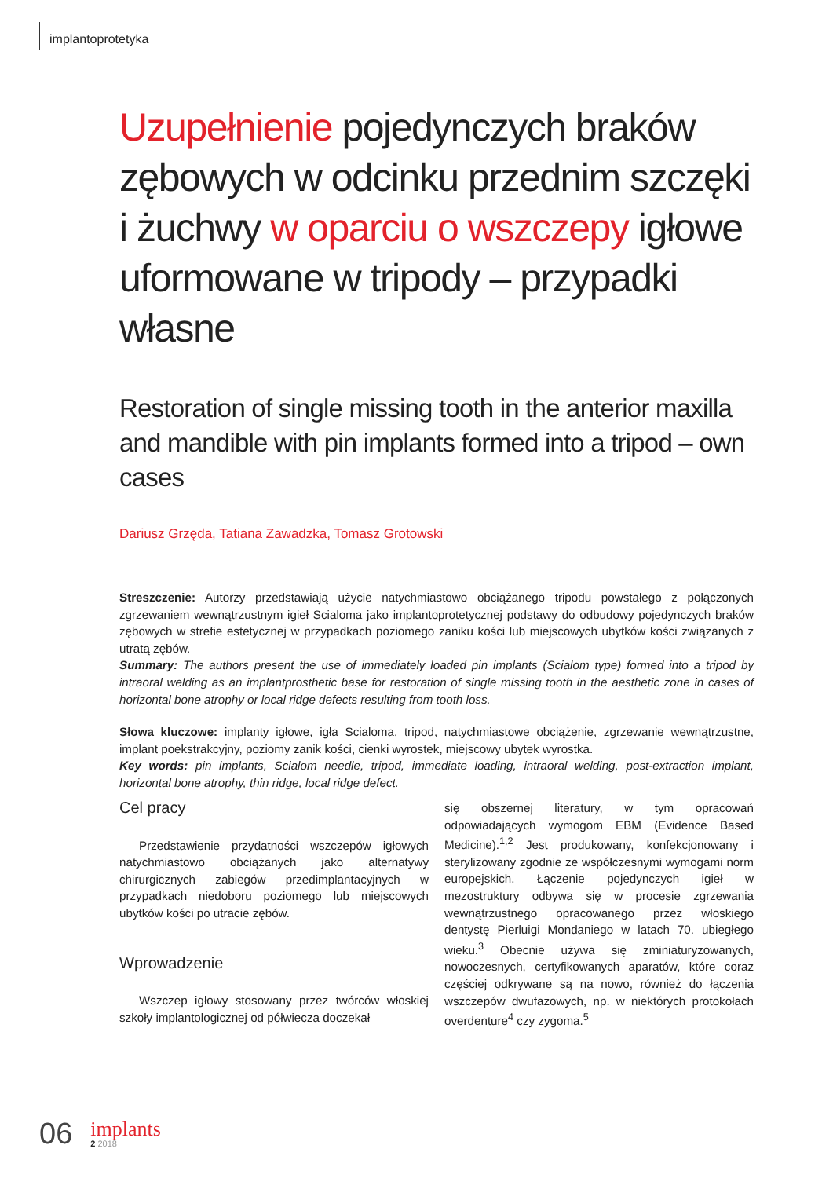implantoprotetyka
Uzupełnienie pojedynczych braków zębowych w odcinku przednim szczęki i żuchwy w oparciu o wszczepy igłowe uformowane w tripody – przypadki własne
Restoration of single missing tooth in the anterior maxilla and mandible with pin implants formed into a tripod – own cases
Dariusz Grzęda, Tatiana Zawadzka, Tomasz Grotowski
Streszczenie: Autorzy przedstawiają użycie natychmiastowo obciążanego tripodu powstałego z połączonych zgrzewaniem wewnątrzustnym igieł Scialoma jako implantoprotetycznej podstawy do odbudowy pojedynczych braków zębowych w strefie estetycznej w przypadkach poziomego zaniku kości lub miejscowych ubytków kości związanych z utratą zębów.
Summary: The authors present the use of immediately loaded pin implants (Scialom type) formed into a tripod by intraoral welding as an implantprosthetic base for restoration of single missing tooth in the aesthetic zone in cases of horizontal bone atrophy or local ridge defects resulting from tooth loss.
Słowa kluczowe: implanty igłowe, igła Scialoma, tripod, natychmiastowe obciążenie, zgrzewanie wewnątrzustne, implant poekstrakcyjny, poziomy zanik kości, cienki wyrostek, miejscowy ubytek wyrostka.
Key words: pin implants, Scialom needle, tripod, immediate loading, intraoral welding, post-extraction implant, horizontal bone atrophy, thin ridge, local ridge defect.
Cel pracy
Przedstawienie przydatności wszczepów igłowych natychmiastowo obciążanych jako alternatywy chirurgicznych zabiegów przedimplantacyjnych w przypadkach niedoboru poziomego lub miejscowych ubytków kości po utracie zębów.
Wprowadzenie
Wszczep igłowy stosowany przez twórców włoskiej szkoły implantologicznej od półwiecza doczekał
się obszernej literatury, w tym opracowań odpowiadających wymogom EBM (Evidence Based Medicine).<sup>1,2</sup> Jest produkowany, konfekcjonowany i sterylizowany zgodnie ze współczesnymi wymogami norm europejskich. Łączenie pojedynczych igieł w mezostruktury odbywa się w procesie zgrzewania wewnątrzustnego opracowanego przez włoskiego dentystę Pierluigi Mondaniego w latach 70. ubiegłego wieku.<sup>3</sup> Obecnie używa się zminiaturyzowanych, nowoczesnych, certyfikowanych aparatów, które coraz częściej odkrywane są na nowo, również do łączenia wszczepów dwufazowych, np. w niektórych protokołach overdenture<sup>4</sup> czy zygoma.<sup>5</sup>
06
implants
2 2018